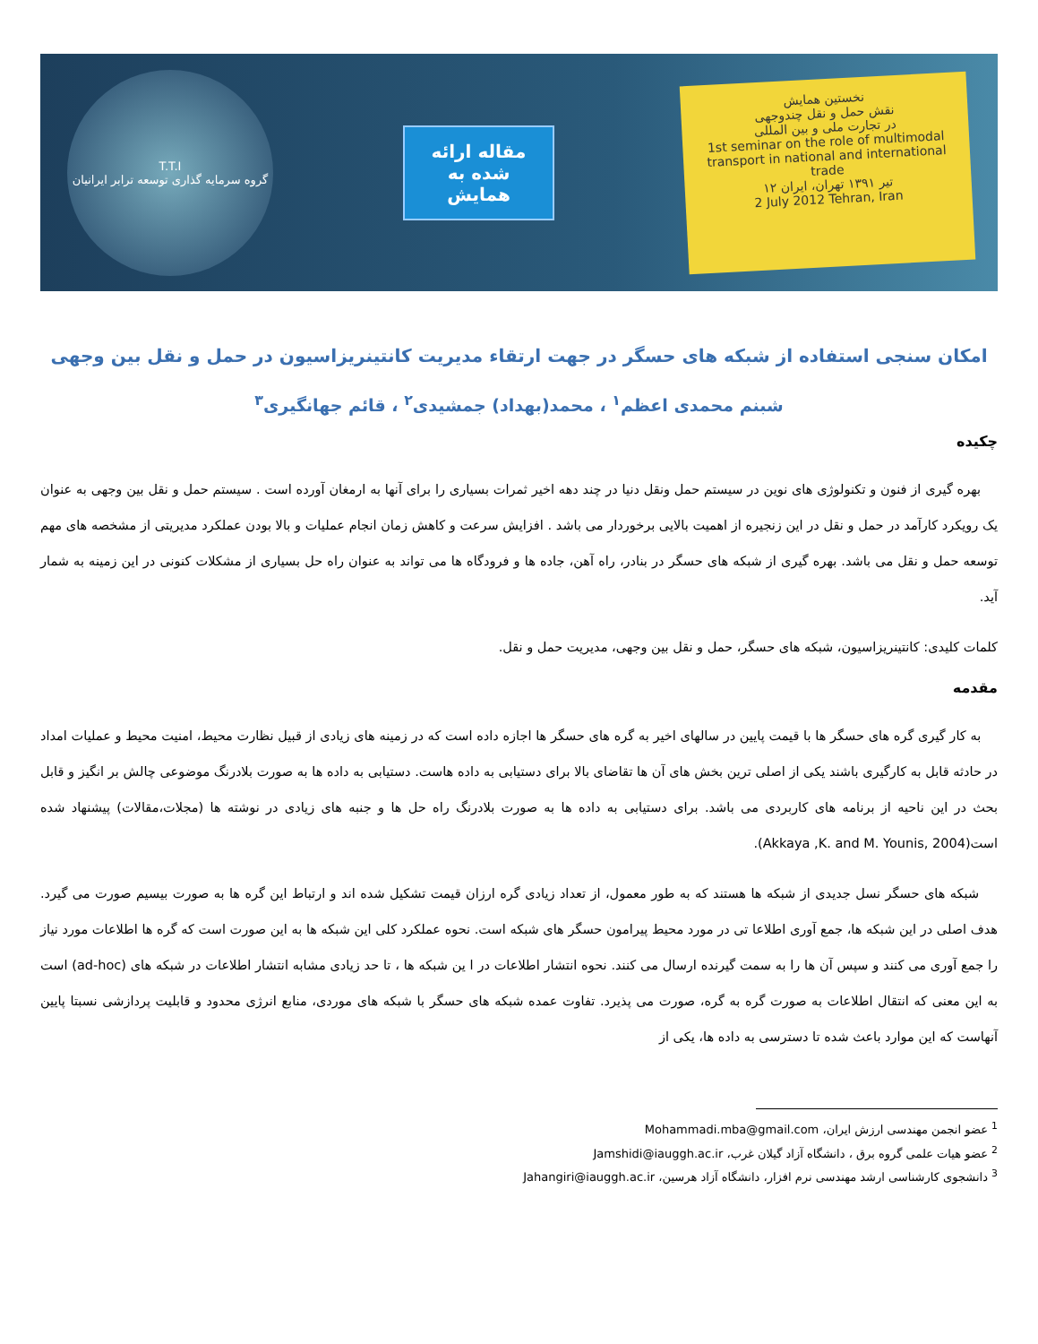T.T.I
گروه سرمایه گذاری توسعه ترابر ایرانیان
مقاله ارائه
شده به
همایش
نخستین همایش
نقش حمل و نقل چندوجهی
در تجارت ملی و بین المللی
1st seminar on the role of multimodal transport in national and international trade
۱۲ تیر ۱۳۹۱ تهران، ایران
2 July 2012 Tehran, Iran
امکان سنجی استفاده از شبکه های حسگر در جهت ارتقاء مدیریت کانتینریزاسیون در حمل و نقل بین وجهی
شبنم محمدی اعظم<sup>۱</sup> ، محمد(بهداد) جمشیدی<sup>۲</sup> ، قائم جهانگیری<sup>۳</sup>
چکیده
بهره گیری از فنون و تکنولوژی های نوین در سیستم حمل ونقل دنیا در چند دهه اخیر ثمرات بسیاری را برای آنها به ارمغان آورده است . سیستم حمل و نقل بین وجهی به عنوان یک رویکرد کارآمد در حمل و نقل در این زنجیره از اهمیت بالایی برخوردار می باشد . افزایش سرعت و کاهش زمان انجام عملیات و بالا بودن عملکرد مدیریتی از مشخصه های مهم توسعه حمل و نقل می باشد. بهره گیری از شبکه های حسگر در بنادر، راه آهن، جاده ها و فرودگاه ها می تواند به عنوان راه حل بسیاری از مشکلات کنونی در این زمینه به شمار آید.
کلمات کلیدی: کانتینریزاسیون، شبکه های حسگر، حمل و نقل بین وجهی، مدیریت حمل و نقل.
مقدمه
به کار گیری گره های حسگر ها با قیمت پایین در سالهای اخیر به گره های حسگر ها اجازه داده است که در زمینه های زیادی از قبیل نظارت محیط، امنیت محیط و عملیات امداد در حادثه قابل به کارگیری باشند یکی از اصلی ترین بخش های آن ها تقاضای بالا برای دستیابی به داده هاست. دستیابی به داده ها به صورت بلادرنگ موضوعی چالش بر انگیز و قابل بحث در این ناحیه از برنامه های کاربردی می باشد. برای دستیابی به داده ها به صورت بلادرنگ راه حل ها و جنبه های زیادی در نوشته ها (مجلات،مقالات) پیشنهاد شده است(Akkaya ,K. and M. Younis, 2004).
شبکه های حسگر نسل جدیدی از شبکه ها هستند که به طور معمول، از تعداد زیادی گره ارزان قیمت تشکیل شده اند و ارتباط این گره ها به صورت بیسیم صورت می گیرد. هدف اصلی در این شبکه ها، جمع آوری اطلاعا تی در مورد محیط پیرامون حسگر های شبکه است. نحوه عملکرد کلی این شبکه ها به این صورت است که گره ها اطلاعات مورد نیاز را جمع آوری می کنند و سپس آن ها را به سمت گیرنده ارسال می کنند. نحوه انتشار اطلاعات در ا ین شبکه ها ، تا حد زیادی مشابه انتشار اطلاعات در شبکه های (ad-hoc) است به این معنی که انتقال اطلاعات به صورت گره به گره، صورت می پذیرد. تفاوت عمده شبکه های حسگر با شبکه های موردی، منابع انرژی محدود و قابلیت پردازشی نسبتا پایین آنهاست که این موارد باعث شده تا دسترسی به داده ها، یکی از
<sup>1</sup> عضو انجمن مهندسی ارزش ایران، Mohammadi.mba@gmail.com
<sup>2</sup> عضو هیات علمی گروه برق ، دانشگاه آزاد گیلان غرب، Jamshidi@iauggh.ac.ir
<sup>3</sup> دانشجوی کارشناسی ارشد مهندسی نرم افزار، دانشگاه آزاد هرسین، Jahangiri@iauggh.ac.ir